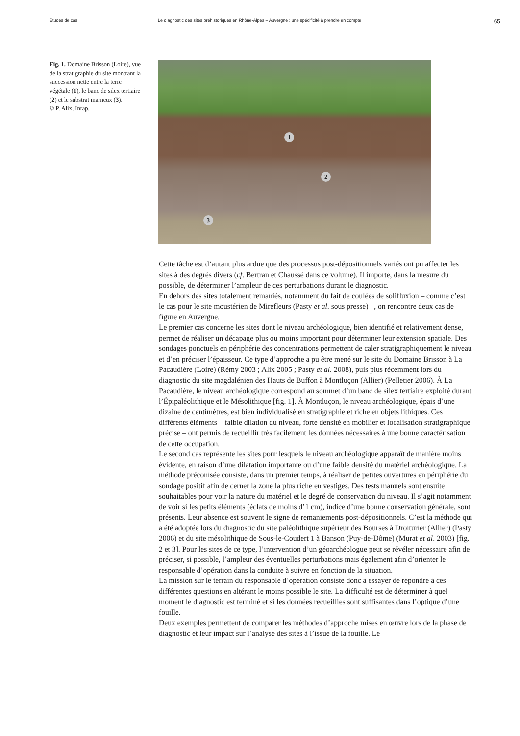Études de cas Le diagnostic des sites préhistoriques en Rhône-Alpes – Auvergne : une spécificité à prendre en compte
65
Fig. 1. Domaine Brisson (Loire), vue de la stratigraphie du site montrant la succession nette entre la terre végétale (1), le banc de silex tertiaire (2) et le substrat marneux (3).
© P. Alix, Inrap.
1
2
3
Cette tâche est d’autant plus ardue que des processus post-dépositionnels variés ont pu affecter les sites à des degrés divers (cf. Bertran et Chaussé dans ce volume). Il importe, dans la mesure du possible, de déterminer l’ampleur de ces perturbations durant le diagnostic.
En dehors des sites totalement remaniés, notamment du fait de coulées de solifluxion – comme c’est le cas pour le site moustérien de Mirefleurs (Pasty et al. sous presse) –, on rencontre deux cas de figure en Auvergne.
Le premier cas concerne les sites dont le niveau archéologique, bien identifié et relativement dense, permet de réaliser un décapage plus ou moins important pour déterminer leur extension spatiale. Des sondages ponctuels en périphérie des concentrations permettent de caler stratigraphiquement le niveau et d’en préciser l’épaisseur. Ce type d’approche a pu être mené sur le site du Domaine Brisson à La Pacaudière (Loire) (Rémy 2003 ; Alix 2005 ; Pasty et al. 2008), puis plus récemment lors du diagnostic du site magdalénien des Hauts de Buffon à Montluçon (Allier) (Pelletier 2006). À La Pacaudière, le niveau archéologique correspond au sommet d’un banc de silex tertiaire exploité durant l’Épipaléolithique et le Mésolithique [fig. 1]. À Montluçon, le niveau archéologique, épais d’une dizaine de centimètres, est bien individualisé en stratigraphie et riche en objets lithiques. Ces différents éléments – faible dilation du niveau, forte densité en mobilier et localisation stratigraphique précise – ont permis de recueillir très facilement les données nécessaires à une bonne caractérisation de cette occupation.
Le second cas représente les sites pour lesquels le niveau archéologique apparaît de manière moins évidente, en raison d’une dilatation importante ou d’une faible densité du matériel archéologique. La méthode préconisée consiste, dans un premier temps, à réaliser de petites ouvertures en périphérie du sondage positif afin de cerner la zone la plus riche en vestiges. Des tests manuels sont ensuite souhaitables pour voir la nature du matériel et le degré de conservation du niveau. Il s’agit notamment de voir si les petits éléments (éclats de moins d’1 cm), indice d’une bonne conservation générale, sont présents. Leur absence est souvent le signe de remaniements post-dépositionnels. C’est la méthode qui a été adoptée lors du diagnostic du site paléolithique supérieur des Bourses à Droiturier (Allier) (Pasty 2006) et du site mésolithique de Sous-le-Coudert 1 à Banson (Puy-de-Dôme) (Murat et al. 2003) [fig. 2 et 3]. Pour les sites de ce type, l’intervention d’un géoarchéologue peut se révéler nécessaire afin de préciser, si possible, l’ampleur des éventuelles perturbations mais également afin d’orienter le responsable d’opération dans la conduite à suivre en fonction de la situation.
La mission sur le terrain du responsable d’opération consiste donc à essayer de répondre à ces différentes questions en altérant le moins possible le site. La difficulté est de déterminer à quel moment le diagnostic est terminé et si les données recueillies sont suffisantes dans l’optique d’une fouille.
Deux exemples permettent de comparer les méthodes d’approche mises en œuvre lors de la phase de diagnostic et leur impact sur l’analyse des sites à l’issue de la fouille. Le